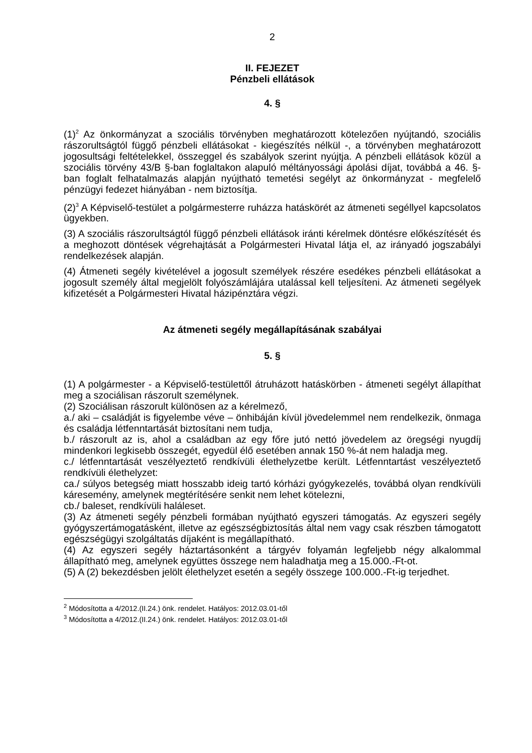2
II. FEJEZET
Pénzbeli ellátások
4. §
(1)<sup>2</sup> Az önkormányzat a szociális törvényben meghatározott kötelezően nyújtandó, szociális rászorultságtól függő pénzbeli ellátásokat - kiegészítés nélkül -, a törvényben meghatározott jogosultsági feltételekkel, összeggel és szabályok szerint nyújtja. A pénzbeli ellátások közül a szociális törvény 43/B §-ban foglaltakon alapuló méltányossági ápolási díjat, továbbá a 46. §-ban foglalt felhatalmazás alapján nyújtható temetési segélyt az önkormányzat - megfelelő pénzügyi fedezet hiányában - nem biztosítja.
(2)<sup>3</sup> A Képviselő-testület a polgármesterre ruházza hatáskörét az átmeneti segéllyel kapcsolatos ügyekben.
(3) A szociális rászorultságtól függő pénzbeli ellátások iránti kérelmek döntésre előkészítését és a meghozott döntések végrehajtását a Polgármesteri Hivatal látja el, az irányadó jogszabályi rendelkezések alapján.
(4) Átmeneti segély kivételével a jogosult személyek részére esedékes pénzbeli ellátásokat a jogosult személy által megjelölt folyószámlájára utalással kell teljesíteni. Az átmeneti segélyek kifizetését a Polgármesteri Hivatal házipénztára végzi.
Az átmeneti segély megállapításának szabályai
5. §
(1) A polgármester - a Képviselő-testülettől átruházott hatáskörben - átmeneti segélyt állapíthat meg a szociálisan rászorult személynek.
(2) Szociálisan rászorult különösen az a kérelmező,
a./ aki – családját is figyelembe véve – önhibáján kívül jövedelemmel nem rendelkezik, önmaga és családja létfenntartását biztosítani nem tudja,
b./ rászorult az is, ahol a családban az egy főre jutó nettó jövedelem az öregségi nyugdíj mindenkori legkisebb összegét, egyedül élő esetében annak 150 %-át nem haladja meg.
c./ létfenntartását veszélyeztető rendkívüli élethelyzetbe került. Létfenntartást veszélyeztető rendkívüli élethelyzet:
ca./ súlyos betegség miatt hosszabb ideig tartó kórházi gyógykezelés, továbbá olyan rendkívüli káresemény, amelynek megtérítésére senkit nem lehet kötelezni,
cb./ baleset, rendkívüli haláleset.
(3) Az átmeneti segély pénzbeli formában nyújtható egyszeri támogatás. Az egyszeri segély gyógyszertámogatásként, illetve az egészségbiztosítás által nem vagy csak részben támogatott egészségügyi szolgáltatás díjaként is megállapítható.
(4) Az egyszeri segély háztartásonként a tárgyév folyamán legfeljebb négy alkalommal állapítható meg, amelynek együttes összege nem haladhatja meg a 15.000.-Ft-ot.
(5) A (2) bekezdésben jelölt élethelyzet esetén a segély összege 100.000.-Ft-ig terjedhet.
<sup>2</sup> Módosította a 4/2012.(II.24.) önk. rendelet. Hatályos: 2012.03.01-től
<sup>3</sup> Módosította a 4/2012.(II.24.) önk. rendelet. Hatályos: 2012.03.01-től